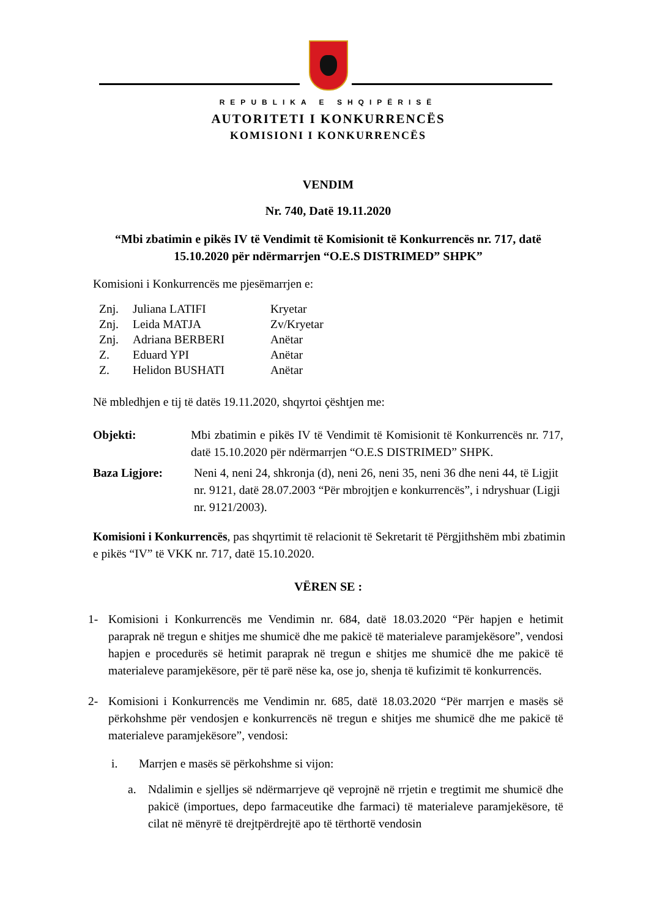REPUBLIKA E SHQIPËRISË
AUTORITETI I KONKURRENCËS
KOMISIONI I KONKURRENCËS
VENDIM
Nr. 740, Datë 19.11.2020
“Mbi zbatimin e pikës IV të Vendimit të Komisionit të Konkurrencës nr. 717, datë 15.10.2020 për ndërmarrjen “O.E.S DISTRIMED” SHPK”
Komisioni i Konkurrencës me pjesëmarrjen e:
| Znj. | Juliana LATIFI | Kryetar |
| Znj. | Leida MATJA | Zv/Kryetar |
| Znj. | Adriana BERBERI | Anëtar |
| Z. | Eduard YPI | Anëtar |
| Z. | Helidon BUSHATI | Anëtar |
Në mbledhjen e tij të datës 19.11.2020, shqyrtoi çështjen me:
Objekti: Mbi zbatimin e pikës IV të Vendimit të Komisionit të Konkurrencës nr. 717, datë 15.10.2020 për ndërmarrjen “O.E.S DISTRIMED” SHPK.
Baza Ligjore: Neni 4, neni 24, shkronja (d), neni 26, neni 35, neni 36 dhe neni 44, të Ligjit nr. 9121, datë 28.07.2003 “Për mbrojtjen e konkurrencës”, i ndryshuar (Ligji nr. 9121/2003).
Komisioni i Konkurrencës, pas shqyrtimit të relacionit të Sekretarit të Përgjithshëm mbi zbatimin e pikës “IV” të VKK nr. 717, datë 15.10.2020.
VËREN SE :
1- Komisioni i Konkurrencës me Vendimin nr. 684, datë 18.03.2020 “Për hapjen e hetimit paraprak në tregun e shitjes me shumicë dhe me pakicë të materialeve paramjekësore”, vendosi hapjen e procedurës së hetimit paraprak në tregun e shitjes me shumicë dhe me pakicë të materialeve paramjekësore, për të parë nëse ka, ose jo, shenja të kufizimit të konkurrencës.
2- Komisioni i Konkurrencës me Vendimin nr. 685, datë 18.03.2020 “Për marrjen e masës së përkohshme për vendosjen e konkurrencës në tregun e shitjes me shumicë dhe me pakicë të materialeve paramjekësore”, vendosi:
i. Marrjen e masës së përkohshme si vijon:
a. Ndalimin e sjelljes së ndërmarrjeve që veprojnë në rrjetin e tregtimit me shumicë dhe pakicë (importues, depo farmaceutike dhe farmaci) të materialeve paramjekësore, të cilat në mënyrë të drejtpërdrejtë apo të tërthortë vendosin